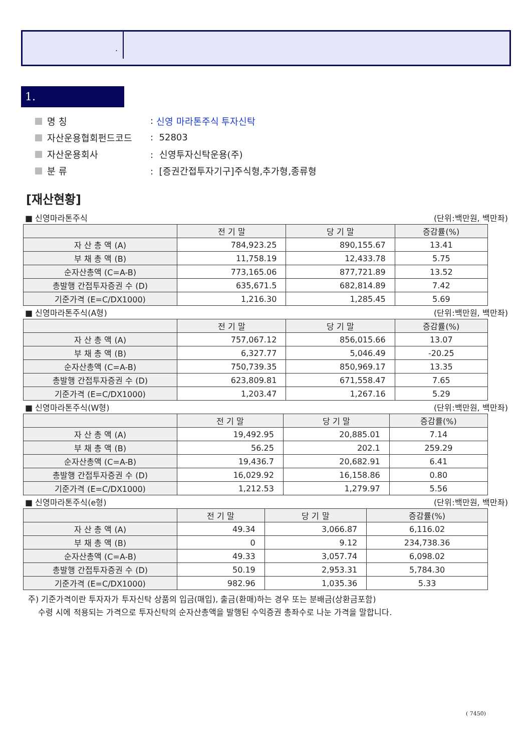.
1.
명 칭: 신영 마라톤주식 투자신탁
자산운용협회펀드코드: 52803
자산운용회사: 신영투자신탁운용(주)
분 류: [증권간접투자기구]주식형,추가형,종류형
[재산현황]
■ 신영마라톤주식 (단위:백만원, 백만좌)
| | 전 기 말 | 당 기 말 | 증감률(%) |
| --- | --- | --- | --- |
| 자 산 총 액 (A) | 784,923.25 | 890,155.67 | 13.41 |
| 부 채 총 액 (B) | 11,758.19 | 12,433.78 | 5.75 |
| 순자산총액 (C=A-B) | 773,165.06 | 877,721.89 | 13.52 |
| 총발행 간접투자증권 수 (D) | 635,671.5 | 682,814.89 | 7.42 |
| 기준가격 (E=C/DX1000) | 1,216.30 | 1,285.45 | 5.69 |
■ 신영마라톤주식(A형) (단위:백만원, 백만좌)
| | 전 기 말 | 당 기 말 | 증감률(%) |
| --- | --- | --- | --- |
| 자 산 총 액 (A) | 757,067.12 | 856,015.66 | 13.07 |
| 부 채 총 액 (B) | 6,327.77 | 5,046.49 | -20.25 |
| 순자산총액 (C=A-B) | 750,739.35 | 850,969.17 | 13.35 |
| 총발행 간접투자증권 수 (D) | 623,809.81 | 671,558.47 | 7.65 |
| 기준가격 (E=C/DX1000) | 1,203.47 | 1,267.16 | 5.29 |
■ 신영마라톤주식(W형) (단위:백만원, 백만좌)
| | 전 기 말 | 당 기 말 | 증감률(%) |
| --- | --- | --- | --- |
| 자 산 총 액 (A) | 19,492.95 | 20,885.01 | 7.14 |
| 부 채 총 액 (B) | 56.25 | 202.1 | 259.29 |
| 순자산총액 (C=A-B) | 19,436.7 | 20,682.91 | 6.41 |
| 총발행 간접투자증권 수 (D) | 16,029.92 | 16,158.86 | 0.80 |
| 기준가격 (E=C/DX1000) | 1,212.53 | 1,279.97 | 5.56 |
■ 신영마라톤주식(e형) (단위:백만원, 백만좌)
| | 전 기 말 | 당 기 말 | 증감률(%) |
| --- | --- | --- | --- |
| 자 산 총 액 (A) | 49.34 | 3,066.87 | 6,116.02 |
| 부 채 총 액 (B) | 0 | 9.12 | 234,738.36 |
| 순자산총액 (C=A-B) | 49.33 | 3,057.74 | 6,098.02 |
| 총발행 간접투자증권 수 (D) | 50.19 | 2,953.31 | 5,784.30 |
| 기준가격 (E=C/DX1000) | 982.96 | 1,035.36 | 5.33 |
주) 기준가격이란 투자자가 투자신탁 상품의 입금(매입), 출금(환매)하는 경우 또는 분배금(상환금포함)
수령 시에 적용되는 가격으로 투자신탁의 순자산총액을 발행된 수익증권 총좌수로 나눈 가격을 말합니다.
( 7450)